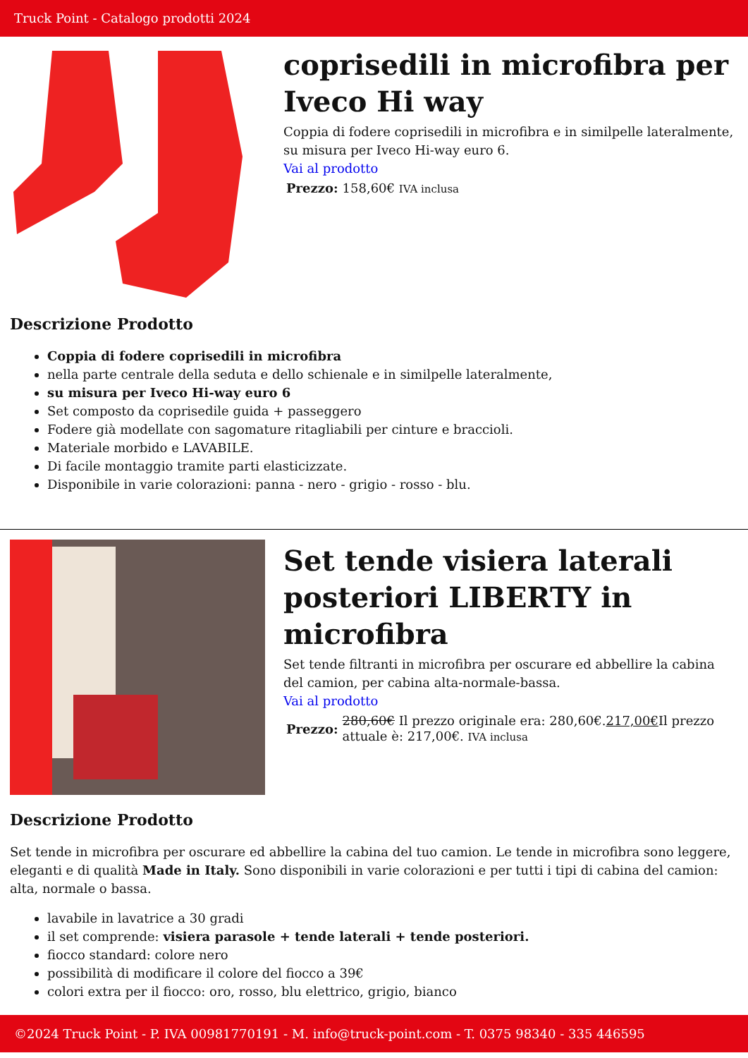Truck Point - Catalogo prodotti 2024
coprisedili in microfibra per Iveco Hi way
Coppia di fodere coprisedili in microfibra e in similpelle lateralmente, su misura per Iveco Hi-way euro 6.
Vai al prodotto
| Prezzo: | 158,60€ IVA inclusa |
Descrizione Prodotto
Coppia di fodere coprisedili in microfibra
nella parte centrale della seduta e dello schienale e in similpelle lateralmente,
su misura per Iveco Hi-way euro 6
Set composto da coprisedile guida + passeggero
Fodere già modellate con sagomature ritagliabili per cinture e braccioli.
Materiale morbido e LAVABILE.
Di facile montaggio tramite parti elasticizzate.
Disponibile in varie colorazioni: panna - nero - grigio - rosso - blu.
Set tende visiera laterali posteriori LIBERTY in microfibra
Set tende filtranti in microfibra per oscurare ed abbellire la cabina del camion, per cabina alta-normale-bassa.
Vai al prodotto
| Prezzo: | 280,60€ Il prezzo originale era: 280,60€. 217,00€ Il prezzo attuale è: 217,00€. IVA inclusa |
Descrizione Prodotto
Set tende in microfibra per oscurare ed abbellire la cabina del tuo camion. Le tende in microfibra sono leggere, eleganti e di qualità Made in Italy. Sono disponibili in varie colorazioni e per tutti i tipi di cabina del camion: alta, normale o bassa.
lavabile in lavatrice a 30 gradi
il set comprende: visiera parasole + tende laterali + tende posteriori.
fiocco standard: colore nero
possibilità di modificare il colore del fiocco a 39€
colori extra per il fiocco: oro, rosso, blu elettrico, grigio, bianco
©2024 Truck Point - P. IVA 00981770191 - M. info@truck-point.com - T. 0375 98340 - 335 446595